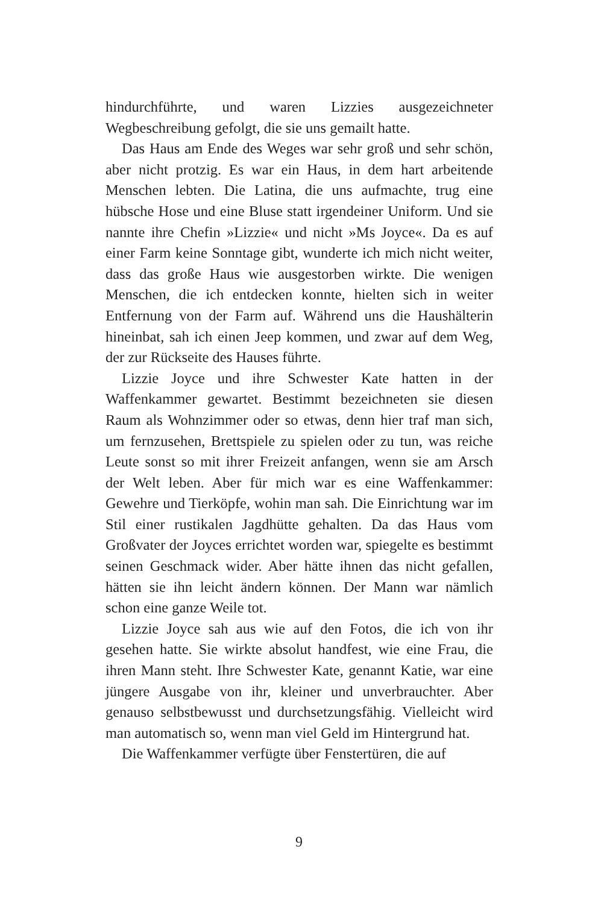hindurchführte, und waren Lizzies ausgezeichneter Wegbeschreibung gefolgt, die sie uns gemailt hatte.
Das Haus am Ende des Weges war sehr groß und sehr schön, aber nicht protzig. Es war ein Haus, in dem hart arbeitende Menschen lebten. Die Latina, die uns aufmachte, trug eine hübsche Hose und eine Bluse statt irgendeiner Uniform. Und sie nannte ihre Chefin »Lizzie« und nicht »Ms Joyce«. Da es auf einer Farm keine Sonntage gibt, wunderte ich mich nicht weiter, dass das große Haus wie ausgestorben wirkte. Die wenigen Menschen, die ich entdecken konnte, hielten sich in weiter Entfernung von der Farm auf. Während uns die Haushälterin hineinbat, sah ich einen Jeep kommen, und zwar auf dem Weg, der zur Rückseite des Hauses führte.
Lizzie Joyce und ihre Schwester Kate hatten in der Waffenkammer gewartet. Bestimmt bezeichneten sie diesen Raum als Wohnzimmer oder so etwas, denn hier traf man sich, um fernzusehen, Brettspiele zu spielen oder zu tun, was reiche Leute sonst so mit ihrer Freizeit anfangen, wenn sie am Arsch der Welt leben. Aber für mich war es eine Waffenkammer: Gewehre und Tierköpfe, wohin man sah. Die Einrichtung war im Stil einer rustikalen Jagdhütte gehalten. Da das Haus vom Großvater der Joyces errichtet worden war, spiegelte es bestimmt seinen Geschmack wider. Aber hätte ihnen das nicht gefallen, hätten sie ihn leicht ändern können. Der Mann war nämlich schon eine ganze Weile tot.
Lizzie Joyce sah aus wie auf den Fotos, die ich von ihr gesehen hatte. Sie wirkte absolut handfest, wie eine Frau, die ihren Mann steht. Ihre Schwester Kate, genannt Katie, war eine jüngere Ausgabe von ihr, kleiner und unverbrauchter. Aber genauso selbstbewusst und durchsetzungsfähig. Vielleicht wird man automatisch so, wenn man viel Geld im Hintergrund hat.
Die Waffenkammer verfügte über Fenstertüren, die auf
9